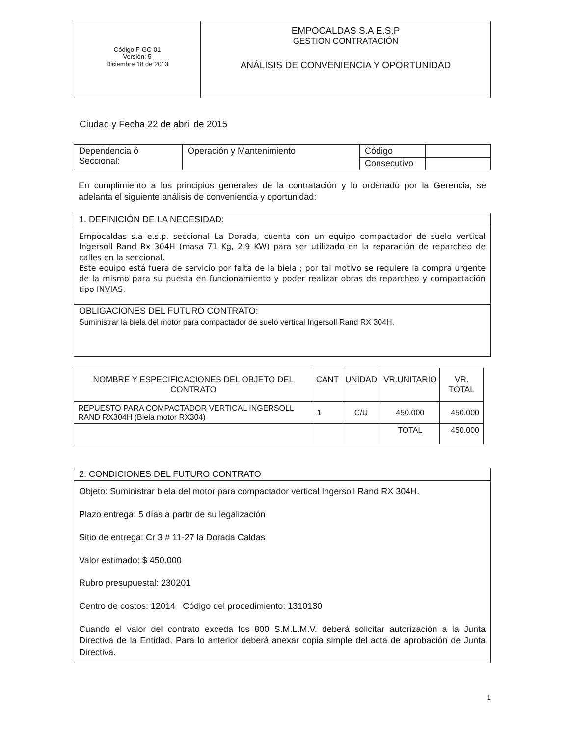| Código F-GC-01 Versión: 5 Diciembre 18 de 2013 | EMPOCALDAS S.A E.S.P GESTION CONTRATACIÓN ANÁLISIS DE CONVENIENCIA Y OPORTUNIDAD |
Ciudad y Fecha 22 de abril de 2015
| Dependencia ó Seccional: | Operación y Mantenimiento | Código | |
| | | Consecutivo | |
En cumplimiento a los principios generales de la contratación y lo ordenado por la Gerencia, se adelanta el siguiente análisis de conveniencia y oportunidad:
1. DEFINICIÓN DE LA NECESIDAD:
Empocaldas s.a e.s.p. seccional La Dorada, cuenta con un equipo compactador de suelo vertical Ingersoll Rand Rx 304H (masa 71 Kg, 2.9 KW) para ser utilizado en la reparación de reparcheo de calles en la seccional.
Este equipo está fuera de servicio por falta de la biela ; por tal motivo se requiere la compra urgente de la mismo para su puesta en funcionamiento y poder realizar obras de reparcheo y compactación tipo INVIAS.
OBLIGACIONES DEL FUTURO CONTRATO:
Suministrar la biela del motor para compactador de suelo vertical Ingersoll Rand RX 304H.
| NOMBRE Y ESPECIFICACIONES DEL OBJETO DEL CONTRATO | CANT | UNIDAD | VR.UNITARIO | VR. TOTAL |
| --- | --- | --- | --- | --- |
| REPUESTO PARA COMPACTADOR VERTICAL INGERSOLL RAND RX304H (Biela motor RX304) | 1 | C/U | 450.000 | 450.000 |
| | | | TOTAL | 450.000 |
2. CONDICIONES DEL FUTURO CONTRATO
Objeto: Suministrar biela del motor para compactador vertical Ingersoll Rand RX 304H.
Plazo entrega: 5 días a partir de su legalización
Sitio de entrega: Cr 3 # 11-27 la Dorada Caldas
Valor estimado: $ 450.000
Rubro presupuestal: 230201
Centro de costos: 12014 Código del procedimiento: 1310130
Cuando el valor del contrato exceda los 800 S.M.L.M.V. deberá solicitar autorización a la Junta Directiva de la Entidad. Para lo anterior deberá anexar copia simple del acta de aprobación de Junta Directiva.
1